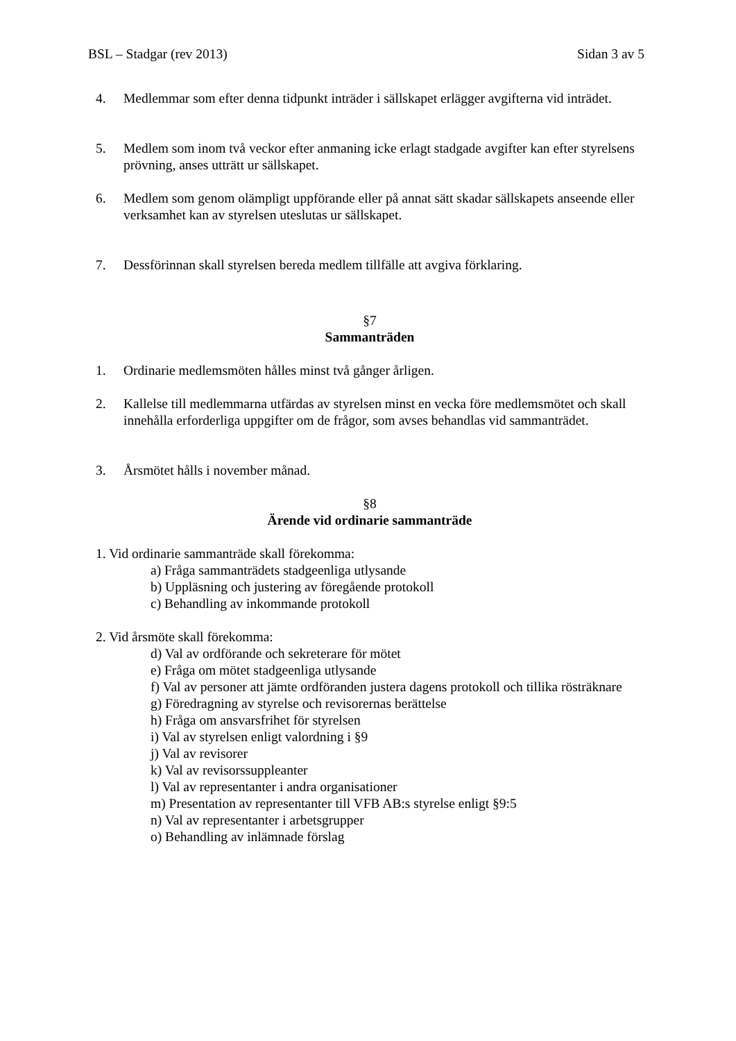BSL – Stadgar (rev 2013) Sidan 3 av 5
4. Medlemmar som efter denna tidpunkt inträder i sällskapet erlägger avgifterna vid inträdet.
5. Medlem som inom två veckor efter anmaning icke erlagt stadgade avgifter kan efter styrelsens prövning, anses utträtt ur sällskapet.
6. Medlem som genom olämpligt uppförande eller på annat sätt skadar sällskapets anseende eller verksamhet kan av styrelsen uteslutas ur sällskapet.
7. Dessförinnan skall styrelsen bereda medlem tillfälle att avgiva förklaring.
§7
Sammanträden
1. Ordinarie medlemsmöten hålles minst två gånger årligen.
2. Kallelse till medlemmarna utfärdas av styrelsen minst en vecka före medlemsmötet och skall innehålla erforderliga uppgifter om de frågor, som avses behandlas vid sammanträdet.
3. Årsmötet hålls i november månad.
§8
Ärende vid ordinarie sammanträde
1. Vid ordinarie sammanträde skall förekomma:
a) Fråga sammanträdets stadgeenliga utlysande
b) Uppläsning och justering av föregående protokoll
c) Behandling av inkommande protokoll
2. Vid årsmöte skall förekomma:
d) Val av ordförande och sekreterare för mötet
e) Fråga om mötet stadgeenliga utlysande
f) Val av personer att jämte ordföranden justera dagens protokoll och tillika rösträknare
g) Föredragning av styrelse och revisorernas berättelse
h) Fråga om ansvarsfrihet för styrelsen
i) Val av styrelsen enligt valordning i §9
j) Val av revisorer
k) Val av revisorssuppleanter
l) Val av representanter i andra organisationer
m) Presentation av representanter till VFB AB:s styrelse enligt §9:5
n) Val av representanter i arbetsgrupper
o) Behandling av inlämnade förslag